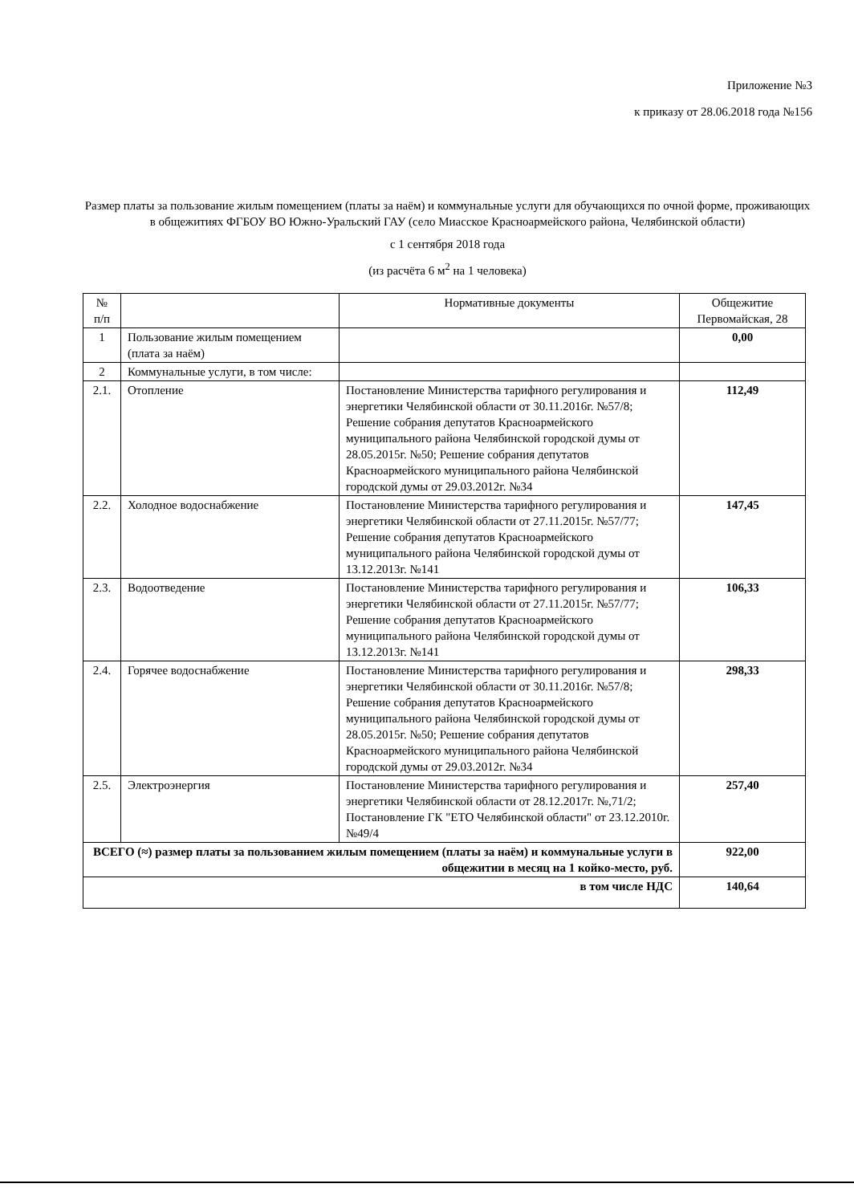Приложение №3
к приказу от 28.06.2018 года №156
Размер платы за пользование жилым помещением (платы за наём) и коммунальные услуги для обучающихся по очной форме, проживающих в общежитиях ФГБОУ ВО Южно-Уральский ГАУ (село Миасское Красноармейского района, Челябинской области)
с 1 сентября 2018 года
(из расчёта 6 м<sup>2</sup> на 1 человека)
| № п/п | | Нормативные документы | Общежитие Первомайская, 28 |
| --- | --- | --- | --- |
| 1 | Пользование жилым помещением (плата за наём) | | 0,00 |
| 2 | Коммунальные услуги, в том числе: | | |
| 2.1. | Отопление | Постановление Министерства тарифного регулирования и энергетики Челябинской области от 30.11.2016г. №57/8; Решение собрания депутатов Красноармейского муниципального района Челябинской городской думы от 28.05.2015г. №50; Решение собрания депутатов Красноармейского муниципального района Челябинской городской думы от 29.03.2012г. №34 | 112,49 |
| 2.2. | Холодное водоснабжение | Постановление Министерства тарифного регулирования и энергетики Челябинской области от 27.11.2015г. №57/77; Решение собрания депутатов Красноармейского муниципального района Челябинской городской думы от 13.12.2013г. №141 | 147,45 |
| 2.3. | Водоотведение | Постановление Министерства тарифного регулирования и энергетики Челябинской области от 27.11.2015г. №57/77; Решение собрания депутатов Красноармейского муниципального района Челябинской городской думы от 13.12.2013г. №141 | 106,33 |
| 2.4. | Горячее водоснабжение | Постановление Министерства тарифного регулирования и энергетики Челябинской области от 30.11.2016г. №57/8; Решение собрания депутатов Красноармейского муниципального района Челябинской городской думы от 28.05.2015г. №50; Решение собрания депутатов Красноармейского муниципального района Челябинской городской думы от 29.03.2012г. №34 | 298,33 |
| 2.5. | Электроэнергия | Постановление Министерства тарифного регулирования и энергетики Челябинской области от 28.12.2017г. №,71/2; Постановление ГК "ЕТО Челябинской области" от 23.12.2010г. №49/4 | 257,40 |
| ВСЕГО (≈) размер платы за пользованием жилым помещением (платы за наём) и коммунальные услуги в общежитии в месяц на 1 койко-место, руб. | | | 922,00 |
| в том числе НДС | | | 140,64 |